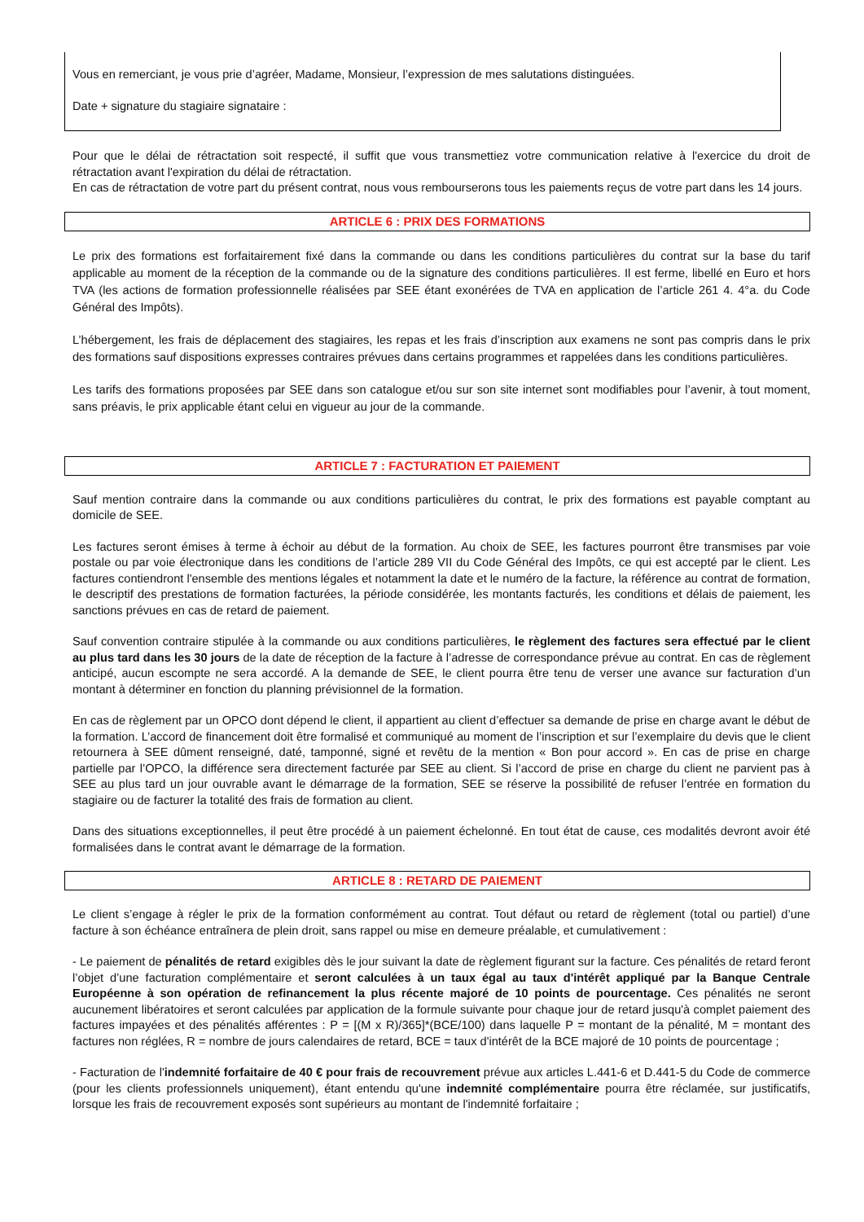Vous en remerciant, je vous prie d’agréer, Madame, Monsieur, l’expression de mes salutations distinguées.
Date + signature du stagiaire signataire :
Pour que le délai de rétractation soit respecté, il suffit que vous transmettiez votre communication relative à l'exercice du droit de rétractation avant l'expiration du délai de rétractation.
En cas de rétractation de votre part du présent contrat, nous vous rembourserons tous les paiements reçus de votre part dans les 14 jours.
ARTICLE 6 : PRIX DES FORMATIONS
Le prix des formations est forfaitairement fixé dans la commande ou dans les conditions particulières du contrat sur la base du tarif applicable au moment de la réception de la commande ou de la signature des conditions particulières. Il est ferme, libellé en Euro et hors TVA (les actions de formation professionnelle réalisées par SEE étant exonérées de TVA en application de l’article 261 4. 4°a. du Code Général des Impôts).
L’hébergement, les frais de déplacement des stagiaires, les repas et les frais d’inscription aux examens ne sont pas compris dans le prix des formations sauf dispositions expresses contraires prévues dans certains programmes et rappelées dans les conditions particulières.
Les tarifs des formations proposées par SEE dans son catalogue et/ou sur son site internet sont modifiables pour l’avenir, à tout moment, sans préavis, le prix applicable étant celui en vigueur au jour de la commande.
ARTICLE 7 : FACTURATION ET PAIEMENT
Sauf mention contraire dans la commande ou aux conditions particulières du contrat, le prix des formations est payable comptant au domicile de SEE.
Les factures seront émises à terme à échoir au début de la formation. Au choix de SEE, les factures pourront être transmises par voie postale ou par voie électronique dans les conditions de l’article 289 VII du Code Général des Impôts, ce qui est accepté par le client. Les factures contiendront l'ensemble des mentions légales et notamment la date et le numéro de la facture, la référence au contrat de formation, le descriptif des prestations de formation facturées, la période considérée, les montants facturés, les conditions et délais de paiement, les sanctions prévues en cas de retard de paiement.
Sauf convention contraire stipulée à la commande ou aux conditions particulières, le règlement des factures sera effectué par le client au plus tard dans les 30 jours de la date de réception de la facture à l’adresse de correspondance prévue au contrat. En cas de règlement anticipé, aucun escompte ne sera accordé. A la demande de SEE, le client pourra être tenu de verser une avance sur facturation d’un montant à déterminer en fonction du planning prévisionnel de la formation.
En cas de règlement par un OPCO dont dépend le client, il appartient au client d’effectuer sa demande de prise en charge avant le début de la formation. L’accord de financement doit être formalisé et communiqué au moment de l’inscription et sur l’exemplaire du devis que le client retournera à SEE dûment renseigné, daté, tamponné, signé et revêtu de la mention « Bon pour accord ». En cas de prise en charge partielle par l’OPCO, la différence sera directement facturée par SEE au client. Si l’accord de prise en charge du client ne parvient pas à SEE au plus tard un jour ouvrable avant le démarrage de la formation, SEE se réserve la possibilité de refuser l’entrée en formation du stagiaire ou de facturer la totalité des frais de formation au client.
Dans des situations exceptionnelles, il peut être procédé à un paiement échelonné. En tout état de cause, ces modalités devront avoir été formalisées dans le contrat avant le démarrage de la formation.
ARTICLE 8 : RETARD DE PAIEMENT
Le client s’engage à régler le prix de la formation conformément au contrat. Tout défaut ou retard de règlement (total ou partiel) d’une facture à son échéance entraînera de plein droit, sans rappel ou mise en demeure préalable, et cumulativement :
- Le paiement de pénalités de retard exigibles dès le jour suivant la date de règlement figurant sur la facture. Ces pénalités de retard feront l’objet d’une facturation complémentaire et seront calculées à un taux égal au taux d'intérêt appliqué par la Banque Centrale Européenne à son opération de refinancement la plus récente majoré de 10 points de pourcentage. Ces pénalités ne seront aucunement libératoires et seront calculées par application de la formule suivante pour chaque jour de retard jusqu'à complet paiement des factures impayées et des pénalités afférentes : P = [(M x R)/365]*(BCE/100) dans laquelle P = montant de la pénalité, M = montant des factures non réglées, R = nombre de jours calendaires de retard, BCE = taux d'intérêt de la BCE majoré de 10 points de pourcentage ;
- Facturation de l'indemnité forfaitaire de 40 € pour frais de recouvrement prévue aux articles L.441-6 et D.441-5 du Code de commerce (pour les clients professionnels uniquement), étant entendu qu'une indemnité complémentaire pourra être réclamée, sur justificatifs, lorsque les frais de recouvrement exposés sont supérieurs au montant de l'indemnité forfaitaire ;